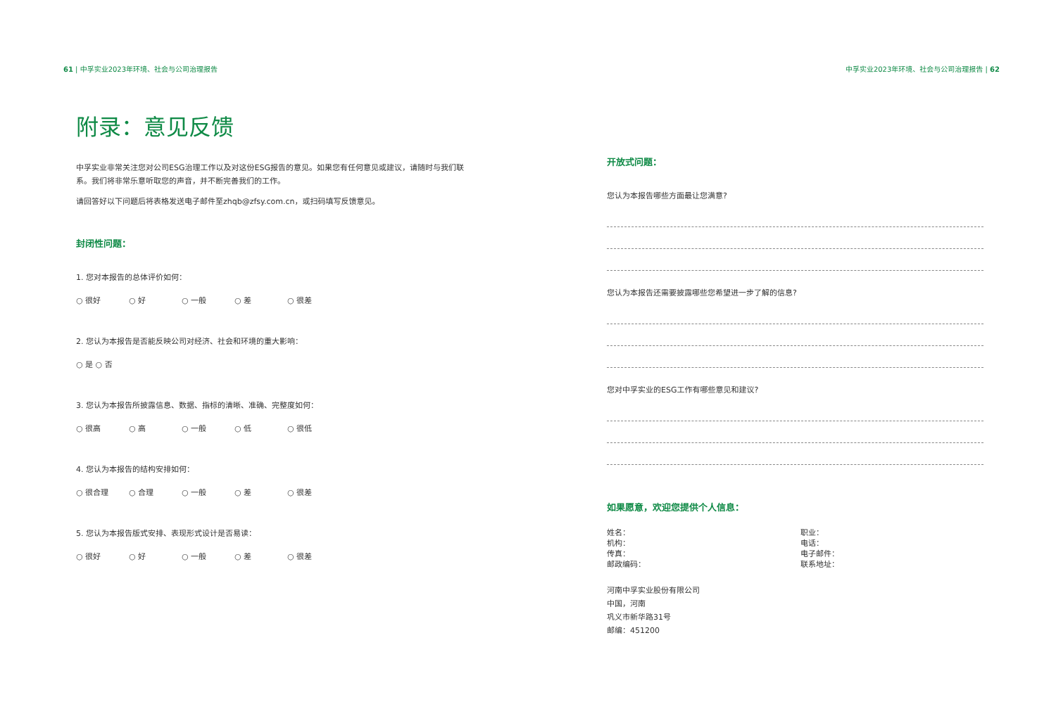61 | 中孚实业2023年环境、社会与公司治理报告
中孚实业2023年环境、社会与公司治理报告 | 62
附录：意见反馈
中孚实业非常关注您对公司ESG治理工作以及对这份ESG报告的意见。如果您有任何意见或建议，请随时与我们联系。我们将非常乐意听取您的声音，并不断完善我们的工作。
请回答好以下问题后将表格发送电子邮件至zhqb@zfsy.com.cn，或扫码填写反馈意见。
封闭性问题：
1. 您对本报告的总体评价如何：
○ 很好 ○ 好 ○ 一般 ○ 差 ○ 很差
2. 您认为本报告是否能反映公司对经济、社会和环境的重大影响：
○ 是 ○ 否
3. 您认为本报告所披露信息、数据、指标的清晰、准确、完整度如何：
○ 很高 ○ 高 ○ 一般 ○ 低 ○ 很低
4. 您认为本报告的结构安排如何：
○ 很合理 ○ 合理 ○ 一般 ○ 差 ○ 很差
5. 您认为本报告版式安排、表现形式设计是否易读：
○ 很好 ○ 好 ○ 一般 ○ 差 ○ 很差
开放式问题：
您认为本报告哪些方面最让您满意?
您认为本报告还需要披露哪些您希望进一步了解的信息?
您对中孚实业的ESG工作有哪些意见和建议?
如果愿意，欢迎您提供个人信息：
姓名： 职业： 机构： 电话： 传真： 电子邮件： 邮政编码： 联系地址：
河南中孚实业股份有限公司
中国，河南
巩义市新华路31号
邮编：451200